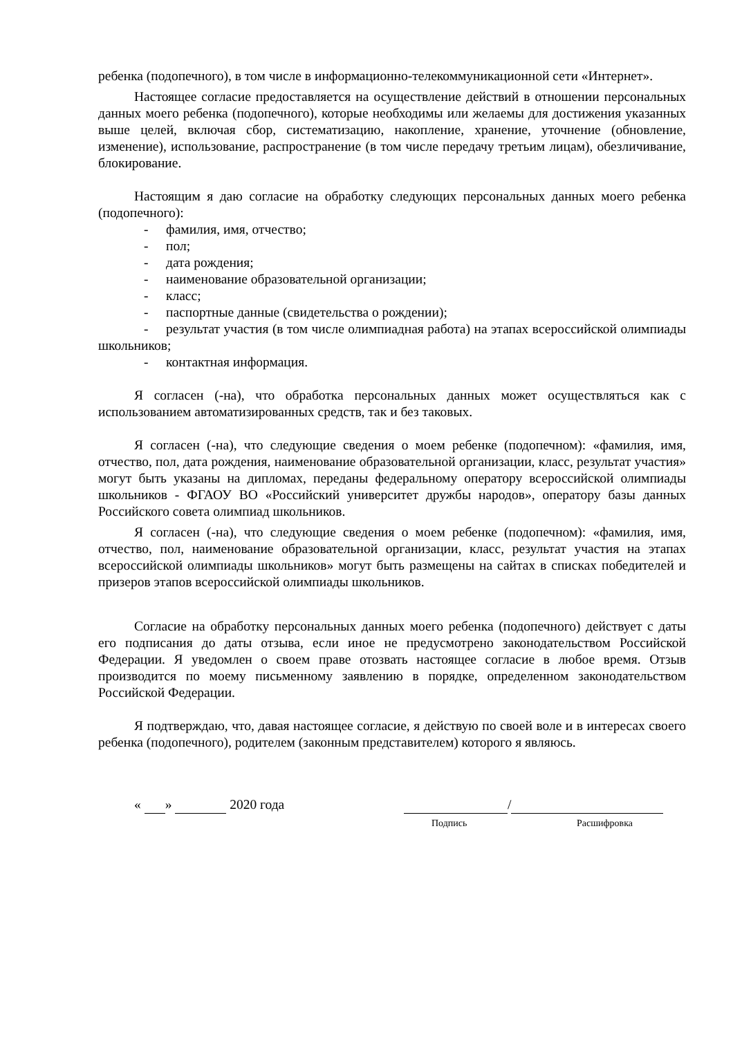ребенка (подопечного), в том числе в информационно-телекоммуникационной сети «Интернет».
Настоящее согласие предоставляется на осуществление действий в отношении персональных данных моего ребенка (подопечного), которые необходимы или желаемы для достижения указанных выше целей, включая сбор, систематизацию, накопление, хранение, уточнение (обновление, изменение), использование, распространение (в том числе передачу третьим лицам), обезличивание, блокирование.
Настоящим я даю согласие на обработку следующих персональных данных моего ребенка (подопечного):
- фамилия, имя, отчество;
- пол;
- дата рождения;
- наименование образовательной организации;
- класс;
- паспортные данные (свидетельства о рождении);
- результат участия (в том числе олимпиадная работа) на этапах всероссийской олимпиады школьников;
- контактная информация.
Я согласен (-на), что обработка персональных данных может осуществляться как с использованием автоматизированных средств, так и без таковых.
Я согласен (-на), что следующие сведения о моем ребенке (подопечном): «фамилия, имя, отчество, пол, дата рождения, наименование образовательной организации, класс, результат участия» могут быть указаны на дипломах, переданы федеральному оператору всероссийской олимпиады школьников - ФГАОУ ВО «Российский университет дружбы народов», оператору базы данных Российского совета олимпиад школьников.
Я согласен (-на), что следующие сведения о моем ребенке (подопечном): «фамилия, имя, отчество, пол, наименование образовательной организации, класс, результат участия на этапах всероссийской олимпиады школьников» могут быть размещены на сайтах в списках победителей и призеров этапов всероссийской олимпиады школьников.
Согласие на обработку персональных данных моего ребенка (подопечного) действует с даты его подписания до даты отзыва, если иное не предусмотрено законодательством Российской Федерации. Я уведомлен о своем праве отозвать настоящее согласие в любое время. Отзыв производится по моему письменному заявлению в порядке, определенном законодательством Российской Федерации.
Я подтверждаю, что, давая настоящее согласие, я действую по своей воле и в интересах своего ребенка (подопечного), родителем (законным представителем) которого я являюсь.
« » 2020 года /
Подпись Расшифровка